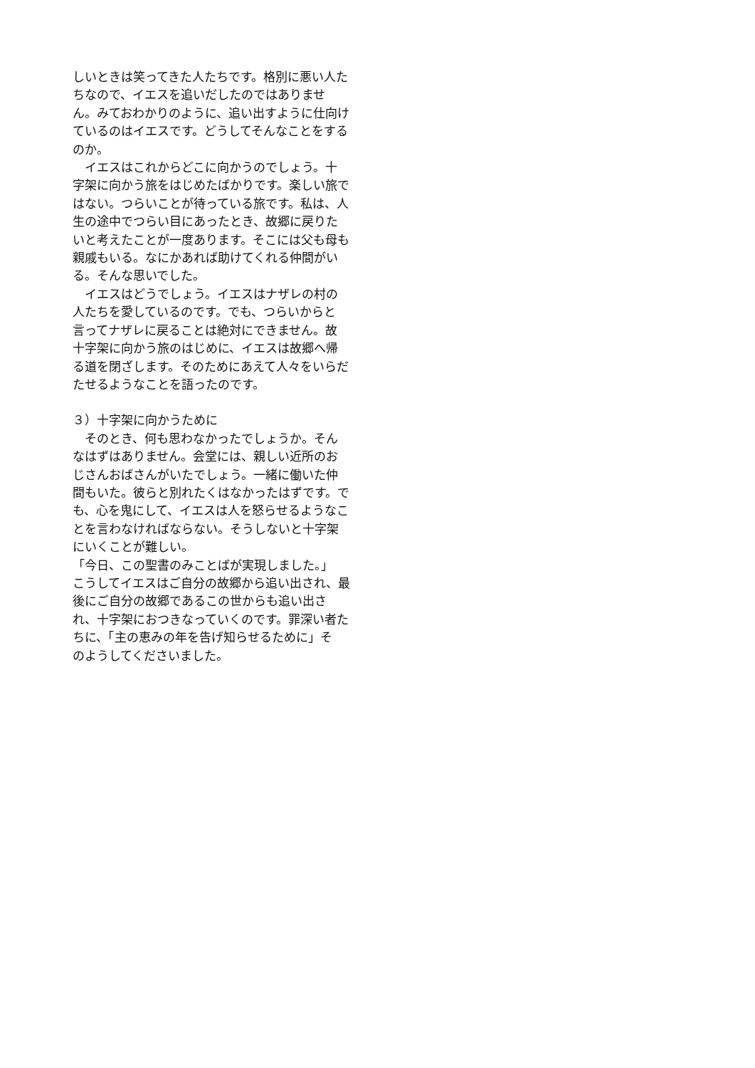しいときは笑ってきた人たちです。格別に悪い人た
ちなので、イエスを追いだしたのではありませ
ん。みておわかりのように、追い出すように仕向け
ているのはイエスです。どうしてそんなことをする
のか。
　イエスはこれからどこに向かうのでしょう。十
字架に向かう旅をはじめたばかりです。楽しい旅で
はない。つらいことが待っている旅です。私は、人
生の途中でつらい目にあったとき、故郷に戻りた
いと考えたことが一度あります。そこには父も母も
親戚もいる。なにかあれば助けてくれる仲間がい
る。そんな思いでした。
　イエスはどうでしょう。イエスはナザレの村の
人たちを愛しているのです。でも、つらいからと
言ってナザレに戻ることは絶対にできません。故
十字架に向かう旅のはじめに、イエスは故郷へ帰
る道を閉ざします。そのためにあえて人々をいらだ
たせるようなことを語ったのです。
３）十字架に向かうために
　そのとき、何も思わなかったでしょうか。そん
なはずはありません。会堂には、親しい近所のお
じさんおばさんがいたでしょう。一緒に働いた仲
間もいた。彼らと別れたくはなかったはずです。で
も、心を鬼にして、イエスは人を怒らせるようなこ
とを言わなければならない。そうしないと十字架
にいくことが難しい。
「今日、この聖書のみことばが実現しました。」
こうしてイエスはご自分の故郷から追い出され、最
後にご自分の故郷であるこの世からも追い出さ
れ、十字架におつきなっていくのです。罪深い者た
ちに、「主の恵みの年を告げ知らせるために」そ
のようしてくださいました。